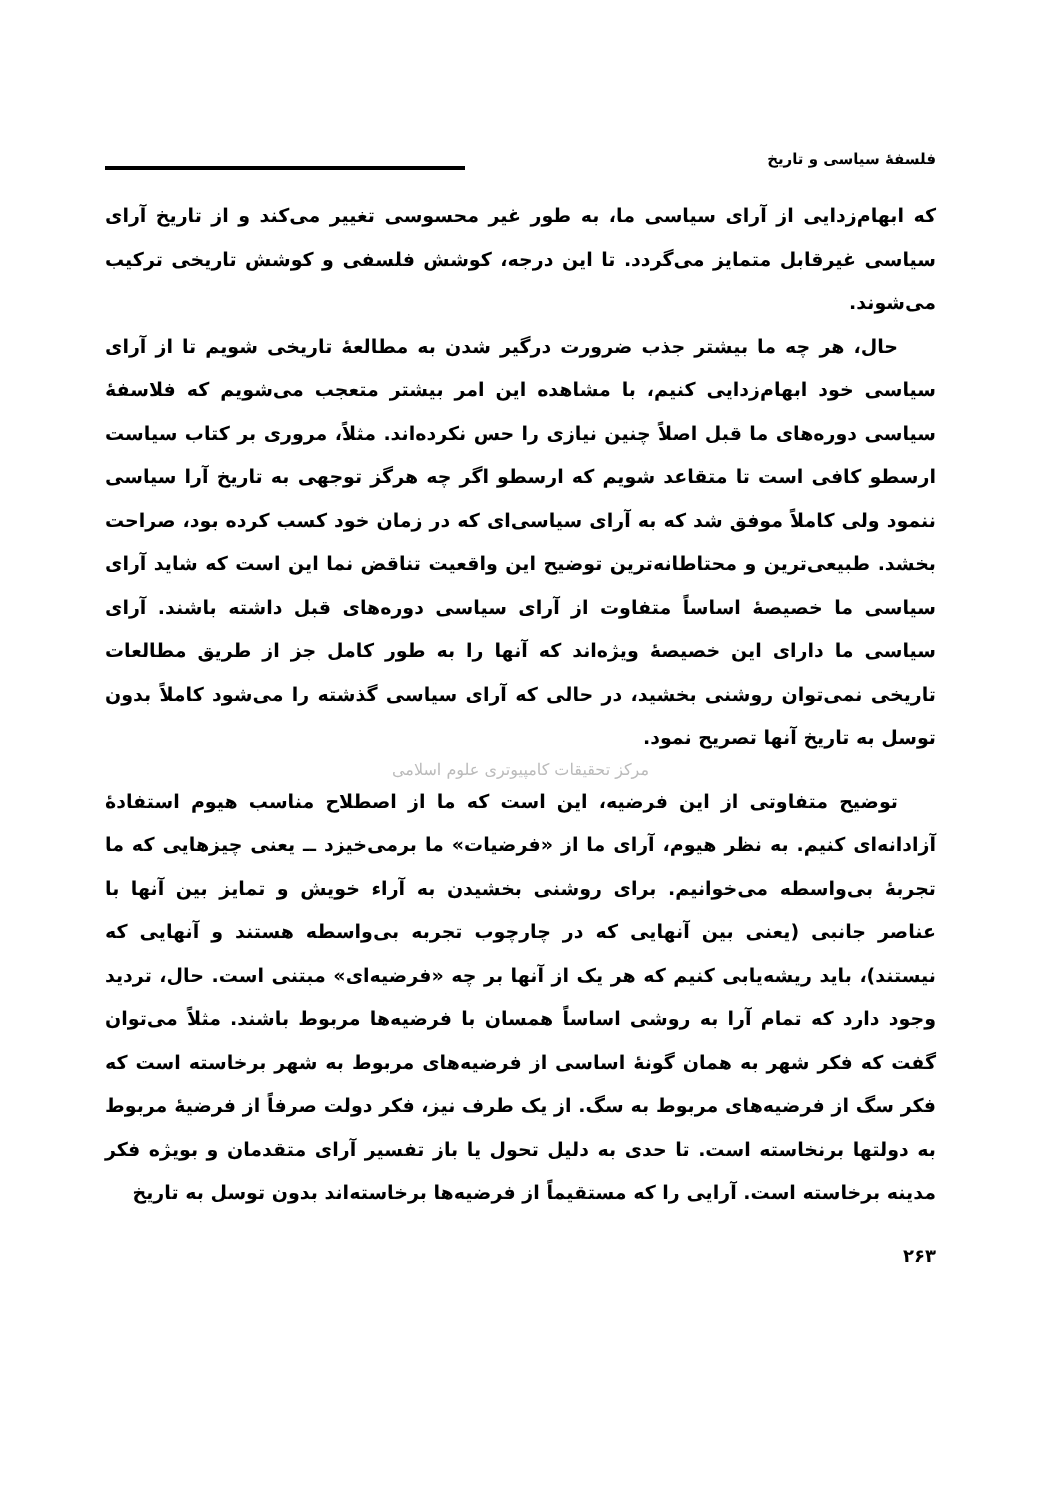فلسفهٔ سیاسی و تاریخ
که ابهام‌زدایی از آرای سیاسی ما، به طور غیر محسوسی تغییر می‌کند و از تاریخ آرای سیاسی غیرقابل متمایز می‌گردد. تا این درجه، کوشش فلسفی و کوشش تاریخی ترکیب می‌شوند.
حال، هر چه ما بیشتر جذب ضرورت درگیر شدن به مطالعهٔ تاریخی شویم تا از آرای سیاسی خود ابهام‌زدایی کنیم، با مشاهده این امر بیشتر متعجب می‌شویم که فلاسفهٔ سیاسی دوره‌های ما قبل اصلاً چنین نیازی را حس نکرده‌اند. مثلاً، مروری بر کتاب سیاست ارسطو کافی است تا متقاعد شویم که ارسطو اگر چه هرگز توجهی به تاریخ آرا سیاسی ننمود ولی کاملاً موفق شد که به آرای سیاسی‌ای که در زمان خود کسب کرده بود، صراحت بخشد. طبیعی‌ترین و محتاطانه‌ترین توضیح این واقعیت تناقض نما این است که شاید آرای سیاسی ما خصیصهٔ اساساً متفاوت از آرای سیاسی دوره‌های قبل داشته باشند. آرای سیاسی ما دارای این خصیصهٔ ویژه‌اند که آنها را به طور کامل جز از طریق مطالعات تاریخی نمی‌توان روشنی بخشید، در حالی که آرای سیاسی گذشته را می‌شود کاملاً بدون توسل به تاریخ آنها تصریح نمود.
مرکز تحقیقات کامپیوتری علوم اسلامی
توضیح متفاوتی از این فرضیه، این است که ما از اصطلاح مناسب هیوم استفادهٔ آزادانه‌ای کنیم. به نظر هیوم، آرای ما از «فرضیات» ما برمی‌خیزد ــ یعنی چیزهایی که ما تجربهٔ بی‌واسطه می‌خوانیم. برای روشنی بخشیدن به آراء خویش و تمایز بین آنها با عناصر جانبی (یعنی بین آنهایی که در چارچوب تجربه بی‌واسطه هستند و آنهایی که نیستند)، باید ریشه‌یابی کنیم که هر یک از آنها بر چه «فرضیه‌ای» مبتنی است. حال، تردید وجود دارد که تمام آرا به روشی اساساً همسان با فرضیه‌ها مربوط باشند. مثلاً می‌توان گفت که فکر شهر به همان گونهٔ اساسی از فرضیه‌های مربوط به شهر برخاسته است که فکر سگ از فرضیه‌های مربوط به سگ. از یک طرف نیز، فکر دولت صرفاً از فرضیهٔ مربوط به دولتها برنخاسته است. تا حدی به دلیل تحول یا باز تفسیر آرای متقدمان و بویژه فکر مدینه برخاسته است. آرایی را که مستقیماً از فرضیه‌ها برخاسته‌اند بدون توسل به تاریخ
۲۶۳